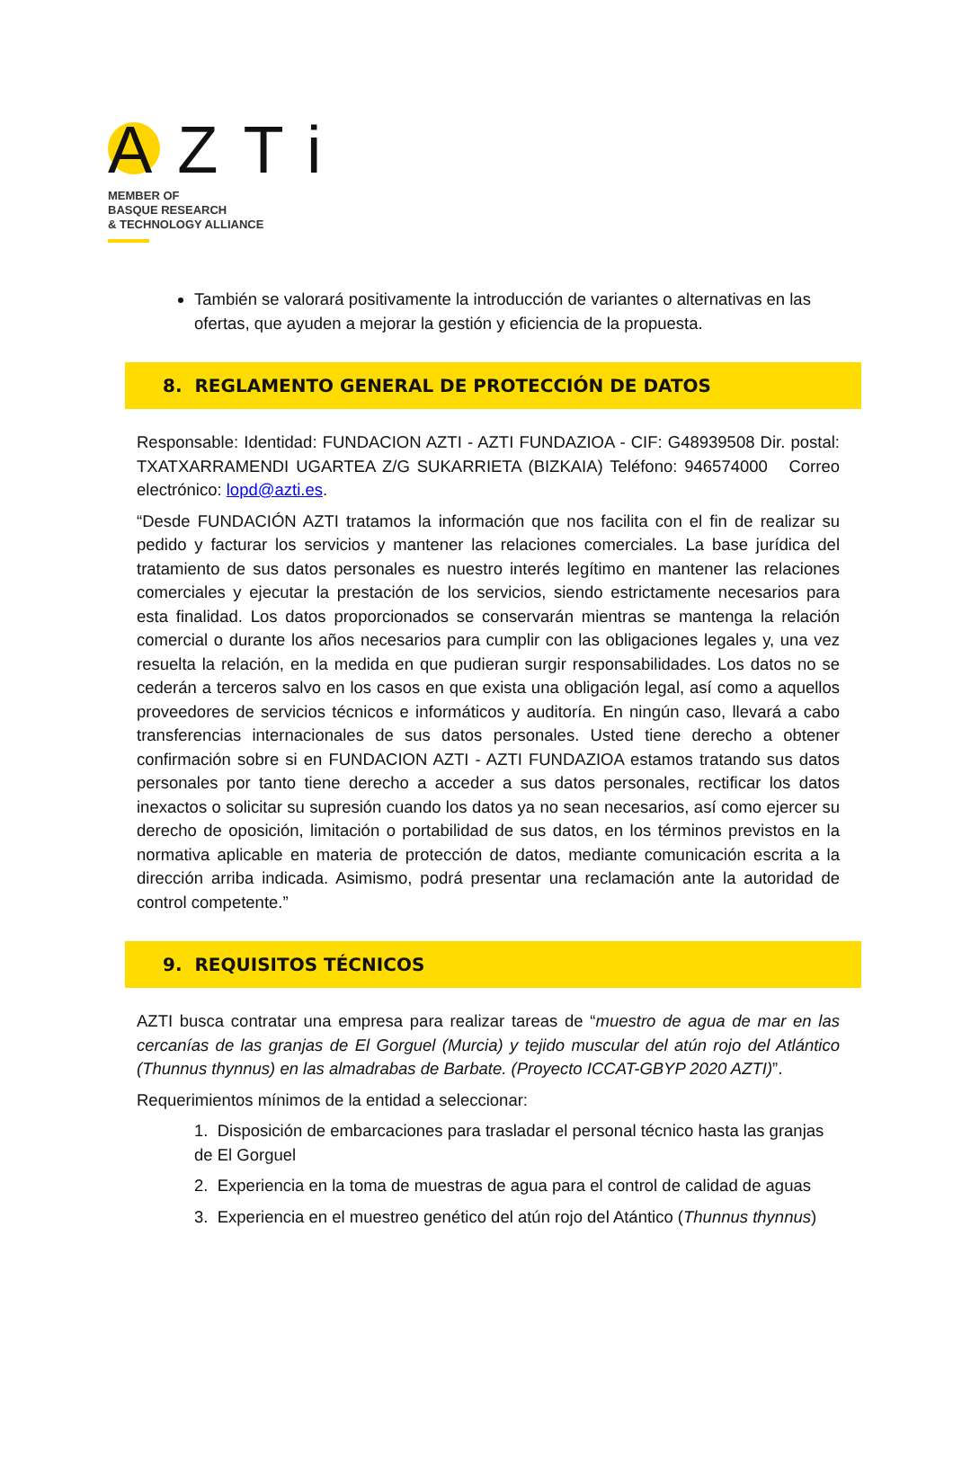AZTi
MEMBER OF
BASQUE RESEARCH
& TECHNOLOGY ALLIANCE
También se valorará positivamente la introducción de variantes o alternativas en las ofertas, que ayuden a mejorar la gestión y eficiencia de la propuesta.
8. REGLAMENTO GENERAL DE PROTECCIÓN DE DATOS
Responsable: Identidad: FUNDACION AZTI - AZTI FUNDAZIOA - CIF: G48939508 Dir. postal: TXATXARRAMENDI UGARTEA Z/G SUKARRIETA (BIZKAIA) Teléfono: 946574000 Correo electrónico: lopd@azti.es.
“Desde FUNDACIÓN AZTI tratamos la información que nos facilita con el fin de realizar su pedido y facturar los servicios y mantener las relaciones comerciales. La base jurídica del tratamiento de sus datos personales es nuestro interés legítimo en mantener las relaciones comerciales y ejecutar la prestación de los servicios, siendo estrictamente necesarios para esta finalidad. Los datos proporcionados se conservarán mientras se mantenga la relación comercial o durante los años necesarios para cumplir con las obligaciones legales y, una vez resuelta la relación, en la medida en que pudieran surgir responsabilidades. Los datos no se cederán a terceros salvo en los casos en que exista una obligación legal, así como a aquellos proveedores de servicios técnicos e informáticos y auditoría. En ningún caso, llevará a cabo transferencias internacionales de sus datos personales. Usted tiene derecho a obtener confirmación sobre si en FUNDACION AZTI - AZTI FUNDAZIOA estamos tratando sus datos personales por tanto tiene derecho a acceder a sus datos personales, rectificar los datos inexactos o solicitar su supresión cuando los datos ya no sean necesarios, así como ejercer su derecho de oposición, limitación o portabilidad de sus datos, en los términos previstos en la normativa aplicable en materia de protección de datos, mediante comunicación escrita a la dirección arriba indicada. Asimismo, podrá presentar una reclamación ante la autoridad de control competente.”
9. REQUISITOS TÉCNICOS
AZTI busca contratar una empresa para realizar tareas de “muestro de agua de mar en las cercanías de las granjas de El Gorguel (Murcia) y tejido muscular del atún rojo del Atlántico (Thunnus thynnus) en las almadrabas de Barbate. (Proyecto ICCAT-GBYP 2020 AZTI)”.
Requerimientos mínimos de la entidad a seleccionar:
1. Disposición de embarcaciones para trasladar el personal técnico hasta las granjas de El Gorguel
2. Experiencia en la toma de muestras de agua para el control de calidad de aguas
3. Experiencia en el muestreo genético del atún rojo del Atántico (Thunnus thynnus)